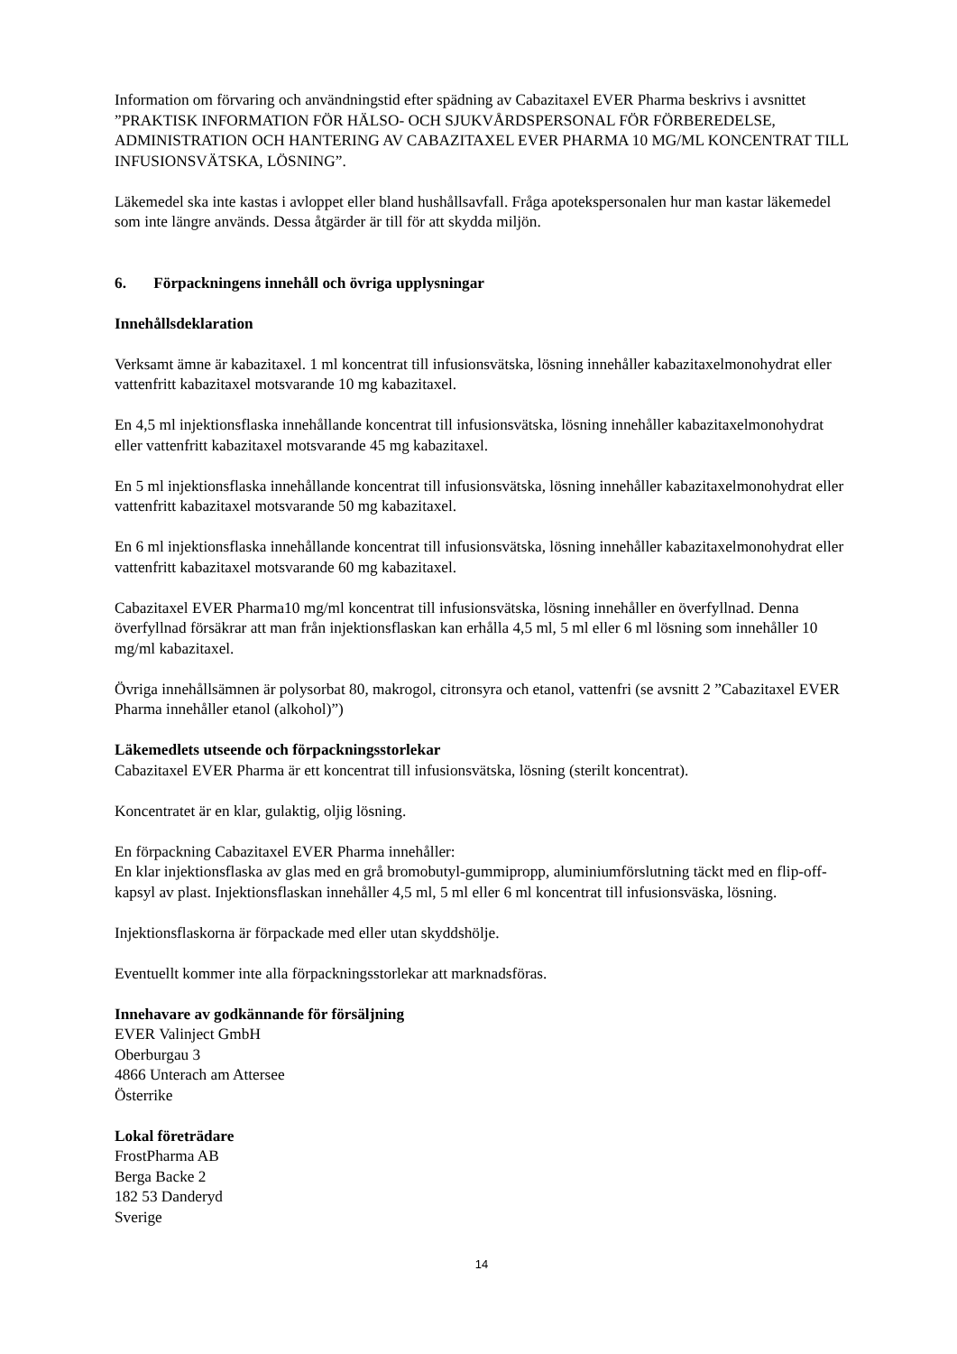Information om förvaring och användningstid efter spädning av Cabazitaxel EVER Pharma beskrivs i avsnittet ”PRAKTISK INFORMATION FÖR HÄLSO- OCH SJUKVÅRDSPERSONAL FÖR FÖRBEREDELSE, ADMINISTRATION OCH HANTERING AV CABAZITAXEL EVER PHARMA 10 MG/ML KONCENTRAT TILL INFUSIONSVÄTSKA, LÖSNING”.
Läkemedel ska inte kastas i avloppet eller bland hushållsavfall. Fråga apotekspersonalen hur man kastar läkemedel som inte längre används. Dessa åtgärder är till för att skydda miljön.
6. Förpackningens innehåll och övriga upplysningar
Innehållsdeklaration
Verksamt ämne är kabazitaxel. 1 ml koncentrat till infusionsvätska, lösning innehåller kabazitaxelmonohydrat eller vattenfritt kabazitaxel motsvarande 10 mg kabazitaxel.
En 4,5 ml injektionsflaska innehållande koncentrat till infusionsvätska, lösning innehåller kabazitaxelmonohydrat eller vattenfritt kabazitaxel motsvarande 45 mg kabazitaxel.
En 5 ml injektionsflaska innehållande koncentrat till infusionsvätska, lösning innehåller kabazitaxelmonohydrat eller vattenfritt kabazitaxel motsvarande 50 mg kabazitaxel.
En 6 ml injektionsflaska innehållande koncentrat till infusionsvätska, lösning innehåller kabazitaxelmonohydrat eller vattenfritt kabazitaxel motsvarande 60 mg kabazitaxel.
Cabazitaxel EVER Pharma10 mg/ml koncentrat till infusionsvätska, lösning innehåller en överfyllnad. Denna överfyllnad försäkrar att man från injektionsflaskan kan erhålla 4,5 ml, 5 ml eller 6 ml lösning som innehåller 10 mg/ml kabazitaxel.
Övriga innehållsämnen är polysorbat 80, makrogol, citronsyra och etanol, vattenfri (se avsnitt 2 ”Cabazitaxel EVER Pharma innehåller etanol (alkohol)”)
Läkemedlets utseende och förpackningsstorlekar
Cabazitaxel EVER Pharma är ett koncentrat till infusionsvätska, lösning (sterilt koncentrat).
Koncentratet är en klar, gulaktig, oljig lösning.
En förpackning Cabazitaxel EVER Pharma innehåller:
En klar injektionsflaska av glas med en grå bromobutyl-gummipropp, aluminiumförslutning täckt med en flip-off-kapsyl av plast. Injektionsflaskan innehåller 4,5 ml, 5 ml eller 6 ml koncentrat till infusionsväska, lösning.
Injektionsflaskorna är förpackade med eller utan skyddshölje.
Eventuellt kommer inte alla förpackningsstorlekar att marknadsföras.
Innehavare av godkännande för försäljning
EVER Valinject GmbH
Oberburgau 3
4866 Unterach am Attersee
Österrike
Lokal företrädare
FrostPharma AB
Berga Backe 2
182 53 Danderyd
Sverige
14